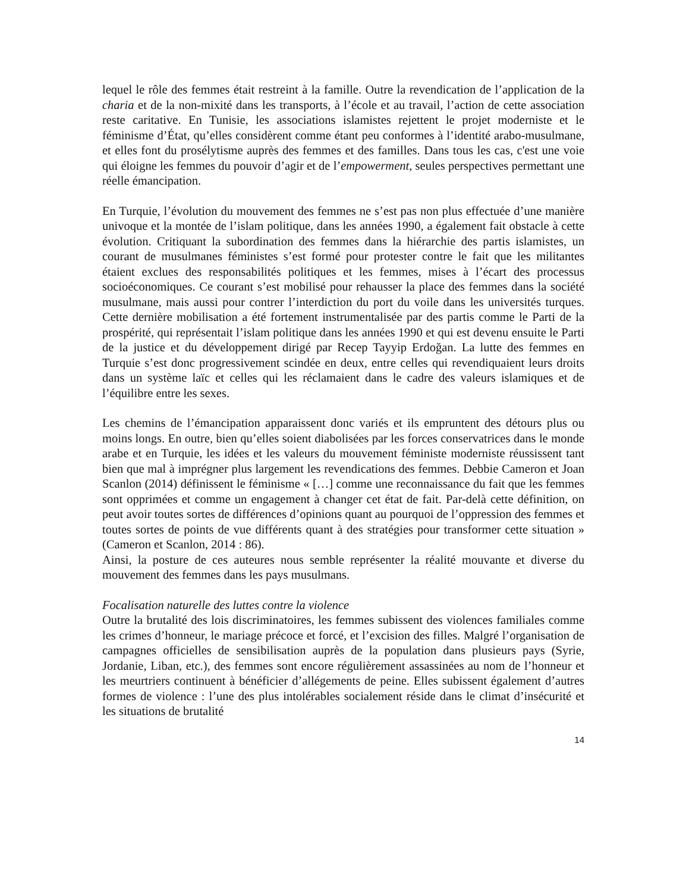lequel le rôle des femmes était restreint à la famille. Outre la revendication de l’application de la charia et de la non-mixité dans les transports, à l’école et au travail, l’action de cette association reste caritative. En Tunisie, les associations islamistes rejettent le projet moderniste et le féminisme d’État, qu’elles considèrent comme étant peu conformes à l’identité arabo-musulmane, et elles font du prosélytisme auprès des femmes et des familles. Dans tous les cas, c'est une voie qui éloigne les femmes du pouvoir d’agir et de l’empowerment, seules perspectives permettant une réelle émancipation.
En Turquie, l’évolution du mouvement des femmes ne s’est pas non plus effectuée d’une manière univoque et la montée de l’islam politique, dans les années 1990, a également fait obstacle à cette évolution. Critiquant la subordination des femmes dans la hiérarchie des partis islamistes, un courant de musulmanes féministes s’est formé pour protester contre le fait que les militantes étaient exclues des responsabilités politiques et les femmes, mises à l’écart des processus socioéconomiques. Ce courant s’est mobilisé pour rehausser la place des femmes dans la société musulmane, mais aussi pour contrer l’interdiction du port du voile dans les universités turques. Cette dernière mobilisation a été fortement instrumentalisée par des partis comme le Parti de la prospérité, qui représentait l’islam politique dans les années 1990 et qui est devenu ensuite le Parti de la justice et du développement dirigé par Recep Tayyip Erdoğan. La lutte des femmes en Turquie s’est donc progressivement scindée en deux, entre celles qui revendiquaient leurs droits dans un système laïc et celles qui les réclamaient dans le cadre des valeurs islamiques et de l’équilibre entre les sexes.
Les chemins de l’émancipation apparaissent donc variés et ils empruntent des détours plus ou moins longs. En outre, bien qu’elles soient diabolisées par les forces conservatrices dans le monde arabe et en Turquie, les idées et les valeurs du mouvement féministe moderniste réussissent tant bien que mal à imprégner plus largement les revendications des femmes. Debbie Cameron et Joan Scanlon (2014) définissent le féminisme « […] comme une reconnaissance du fait que les femmes sont opprimées et comme un engagement à changer cet état de fait. Par-delà cette définition, on peut avoir toutes sortes de différences d’opinions quant au pourquoi de l’oppression des femmes et toutes sortes de points de vue différents quant à des stratégies pour transformer cette situation » (Cameron et Scanlon, 2014 : 86).
Ainsi, la posture de ces auteures nous semble représenter la réalité mouvante et diverse du mouvement des femmes dans les pays musulmans.
Focalisation naturelle des luttes contre la violence
Outre la brutalité des lois discriminatoires, les femmes subissent des violences familiales comme les crimes d’honneur, le mariage précoce et forcé, et l’excision des filles. Malgré l’organisation de campagnes officielles de sensibilisation auprès de la population dans plusieurs pays (Syrie, Jordanie, Liban, etc.), des femmes sont encore régulièrement assassinées au nom de l’honneur et les meurtriers continuent à bénéficier d’allégements de peine. Elles subissent également d’autres formes de violence : l’une des plus intolérables socialement réside dans le climat d’insécurité et les situations de brutalité
14